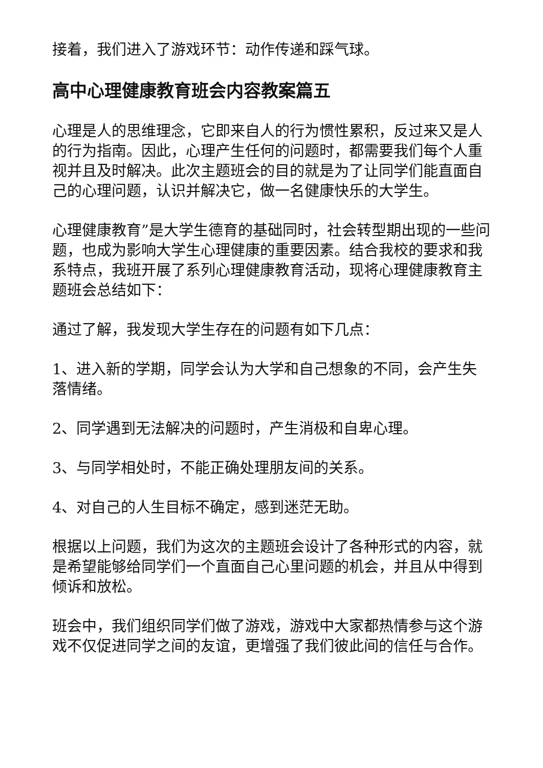接着，我们进入了游戏环节：动作传递和踩气球。
高中心理健康教育班会内容教案篇五
心理是人的思维理念，它即来自人的行为惯性累积，反过来又是人的行为指南。因此，心理产生任何的问题时，都需要我们每个人重视并且及时解决。此次主题班会的目的就是为了让同学们能直面自己的心理问题，认识并解决它，做一名健康快乐的大学生。
心理健康教育”是大学生德育的基础同时，社会转型期出现的一些问题，也成为影响大学生心理健康的重要因素。结合我校的要求和我系特点，我班开展了系列心理健康教育活动，现将心理健康教育主题班会总结如下：
通过了解，我发现大学生存在的问题有如下几点：
1、进入新的学期，同学会认为大学和自己想象的不同，会产生失落情绪。
2、同学遇到无法解决的问题时，产生消极和自卑心理。
3、与同学相处时，不能正确处理朋友间的关系。
4、对自己的人生目标不确定，感到迷茫无助。
根据以上问题，我们为这次的主题班会设计了各种形式的内容，就是希望能够给同学们一个直面自己心里问题的机会，并且从中得到倾诉和放松。
班会中，我们组织同学们做了游戏，游戏中大家都热情参与这个游戏不仅促进同学之间的友谊，更增强了我们彼此间的信任与合作。